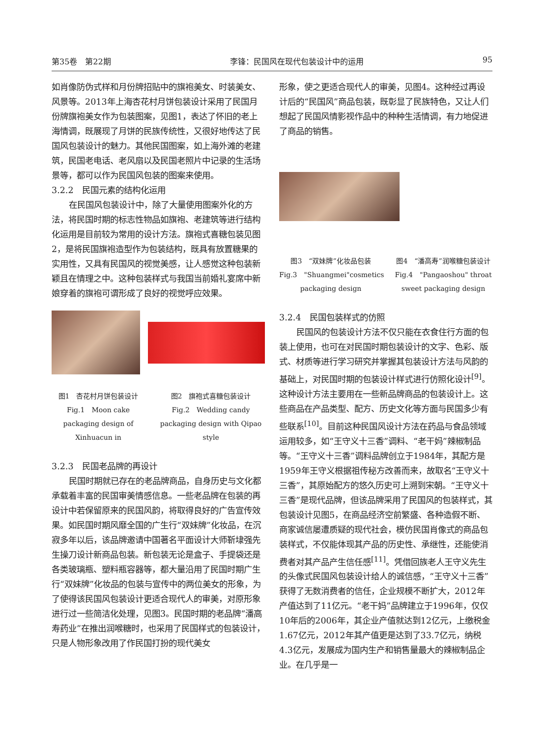第35卷　第22期 李锋：民国风在现代包装设计中的运用 95
如肖像防伪式样和月份牌招贴中的旗袍美女、时装美女、风景等。2013年上海杏花村月饼包装设计采用了民国月份牌旗袍美女作为包装图案，见图1，表达了怀旧的老上海情调，既展现了月饼的民族传统性，又很好地传达了民国风包装设计的魅力。其他民国图案，如上海外滩的老建筑，民国老电话、老风扇以及民国老照片中记录的生活场景等，都可以作为民国风包装的图案来使用。
3.2.2　民国元素的结构化运用
在民国风包装设计中，除了大量使用图案外化的方法，将民国时期的标志性物品如旗袍、老建筑等进行结构化运用是目前较为常用的设计方法。旗袍式喜糖包装见图2，是将民国旗袍造型作为包装结构，既具有放置糖果的实用性，又具有民国风的视觉美感，让人感觉这种包装新颖且在情理之中。这种包装样式与我国当前婚礼宴席中新娘穿着的旗袍可谓形成了良好的视觉呼应效果。
图1　杏花村月饼包装设计
Fig.1　Moon cake packaging design of Xinhuacun in
图2　旗袍式喜糖包装设计
Fig.2　Wedding candy packaging design with Qipao style
3.2.3　民国老品牌的再设计
民国时期就已存在的老品牌商品，自身历史与文化都承载着丰富的民国审美情感信息。一些老品牌在包装的再设计中若保留原来的民国风韵，将取得良好的广告宣传效果。如民国时期风靡全国的广生行“双妹牌”化妆品，在沉寂多年以后，该品牌邀请中国著名平面设计大师靳埭强先生操刀设计新商品包装。新包装无论是盒子、手提袋还是各类玻璃瓶、塑料瓶容器等，都大量沿用了民国时期广生行“双妹牌”化妆品的包装与宣传中的两位美女的形象，为了使得该民国风包装设计更适合现代人的审美，对原形象进行过一些简洁化处理，见图3。民国时期的老品牌“潘高寿药业”在推出润喉糖时，也采用了民国样式的包装设计，只是人物形象改用了作民国打扮的现代美女
形象，使之更适合现代人的审美，见图4。这种经过再设计后的“民国风”商品包装，既彰显了民族特色，又让人们想起了民国风情影视作品中的种种生活情调，有力地促进了商品的销售。
图3　“双妹牌”化妆品包装
Fig.3　"Shuangmei"cosmetics packaging design
图4　“潘高寿”润喉糖包装设计
Fig.4　"Pangaoshou" throat sweet packaging design
3.2.4　民国包装样式的仿照
民国风的包装设计方法不仅只能在衣食住行方面的包装上使用，也可在对民国时期包装设计的文字、色彩、版式、材质等进行学习研究并掌握其包装设计方法与风韵的基础上，对民国时期的包装设计样式进行仿照化设计<sup>[9]</sup>。这种设计方法主要用在一些新品牌商品的包装设计上。这些商品在产品类型、配方、历史文化等方面与民国多少有些联系<sup>[10]</sup>。目前这种民国风设计方法在药品与食品领域运用较多，如“王守义十三香”调料、“老干妈”辣椒制品等。“王守义十三香”调料品牌创立于1984年，其配方是1959年王守义根据祖传秘方改善而来，故取名“王守义十三香”，其原始配方的悠久历史可上溯到宋朝。“王守义十三香”是现代品牌，但该品牌采用了民国风的包装样式，其包装设计见图5，在商品经济空前繁盛、各种造假不断、商家诚信屡遭质疑的现代社会，模仿民国肖像式的商品包装样式，不仅能体现其产品的历史性、承继性，还能使消费者对其产品产生信任感<sup>[11]</sup>。凭借回族老人王守义先生的头像式民国风包装设计给人的诚信感，“王守义十三香”获得了无数消费者的信任，企业规模不断扩大，2012年产值达到了11亿元。“老干妈”品牌建立于1996年，仅仅10年后的2006年，其企业产值就达到12亿元，上缴税金1.67亿元，2012年其产值更是达到了33.7亿元，纳税4.3亿元，发展成为国内生产和销售量最大的辣椒制品企业。在几乎是一